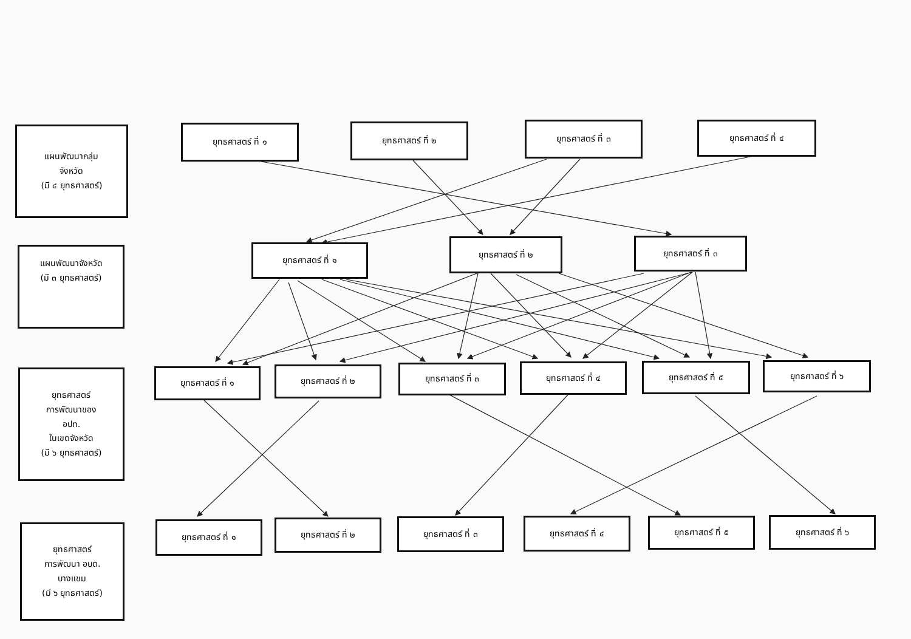แผนพัฒนากลุ่ม
จังหวัด
(มี ๔ ยุทธศาสตร์)
ยุทธศาสตร์ ที่ ๑ ยุทธศาสตร์ ที่ ๒ ยุทธศาสตร์ ที่ ๓ ยุทธศาสตร์ ที่ ๔
แผนพัฒนาจังหวัด
(มี ๓ ยุทธศาสตร์)
ยุทธศาสตร์ ที่ ๑
ยุทธศาสตร์ ที่ ๒ ยุทธศาสตร์ ที่ ๓
ยุทธศาสตร์
การพัฒนาของ
อปท.
ในเขตจังหวัด
(มี ๖ ยุทธศาสตร์)
ยุทธศาสตร์ ที่ ๑ ยุทธศาสตร์ ที่ ๒ ยุทธศาสตร์ ที่ ๓ ยุทธศาสตร์ ที่ ๔ ยุทธศาสตร์ ที่ ๕ ยุทธศาสตร์ ที่ ๖
ยุทธศาสตร์
การพัฒนา อบต.
บางแขม
(มี ๖ ยุทธศาสตร์)
ยุทธศาสตร์ ที่ ๑ ยุทธศาสตร์ ที่ ๒ ยุทธศาสตร์ ที่ ๓ ยุทธศาสตร์ ที่ ๔ ยุทธศาสตร์ ที่ ๕ ยุทธศาสตร์ ที่ ๖